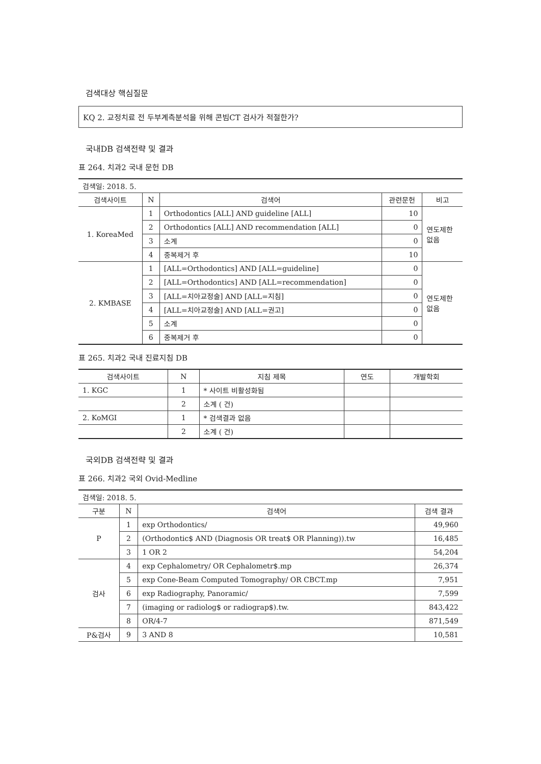검색대상 핵심질문
KQ 2. 교정치료 전 두부계측분석을 위해 콘빔CT 검사가 적절한가?
국내DB 검색전략 및 결과
표 264. 치과2 국내 문헌 DB
| 검색일: 2018. 5. | | | | |
| 검색사이트 | N | 검색어 | 관련문헌 | 비고 |
| 1. KoreaMed | 1 | Orthodontics [ALL] AND guideline [ALL] | 10 | 연도제한 없음 |
| | 2 | Orthodontics [ALL] AND recommendation [ALL] | 0 | |
| | 3 | 소계 | 0 | |
| | 4 | 중복제거 후 | 10 | |
| 2. KMBASE | 1 | [ALL=Orthodontics] AND [ALL=guideline] | 0 | 연도제한 없음 |
| | 2 | [ALL=Orthodontics] AND [ALL=recommendation] | 0 | |
| | 3 | [ALL=치아교정술] AND [ALL=지침] | 0 | |
| | 4 | [ALL=치아교정술] AND [ALL=권고] | 0 | |
| | 5 | 소계 | 0 | |
| | 6 | 중복제거 후 | 0 | |
표 265. 치과2 국내 진료지침 DB
| 검색사이트 | N | 지침 제목 | 연도 | 개발학회 |
| --- | --- | --- | --- | --- |
| 1. KGC | 1 | * 사이트 비활성화됨 | | |
| | 2 | 소계 ( 건) | | |
| 2. KoMGI | 1 | * 검색결과 없음 | | |
| | 2 | 소계 ( 건) | | |
국외DB 검색전략 및 결과
표 266. 치과2 국외 Ovid-Medline
| 검색일: 2018. 5. | | | |
| 구분 | N | 검색어 | 검색 결과 |
| P | 1 | exp Orthodontics/ | 49,960 |
| | 2 | (Orthodontic$ AND (Diagnosis OR treat$ OR Planning)).tw | 16,485 |
| | 3 | 1 OR 2 | 54,204 |
| 검사 | 4 | exp Cephalometry/ OR Cephalometr$.mp | 26,374 |
| | 5 | exp Cone-Beam Computed Tomography/ OR CBCT.mp | 7,951 |
| | 6 | exp Radiography, Panoramic/ | 7,599 |
| | 7 | (imaging or radiolog$ or radiograp$).tw. | 843,422 |
| | 8 | OR/4-7 | 871,549 |
| P&검사 | 9 | 3 AND 8 | 10,581 |